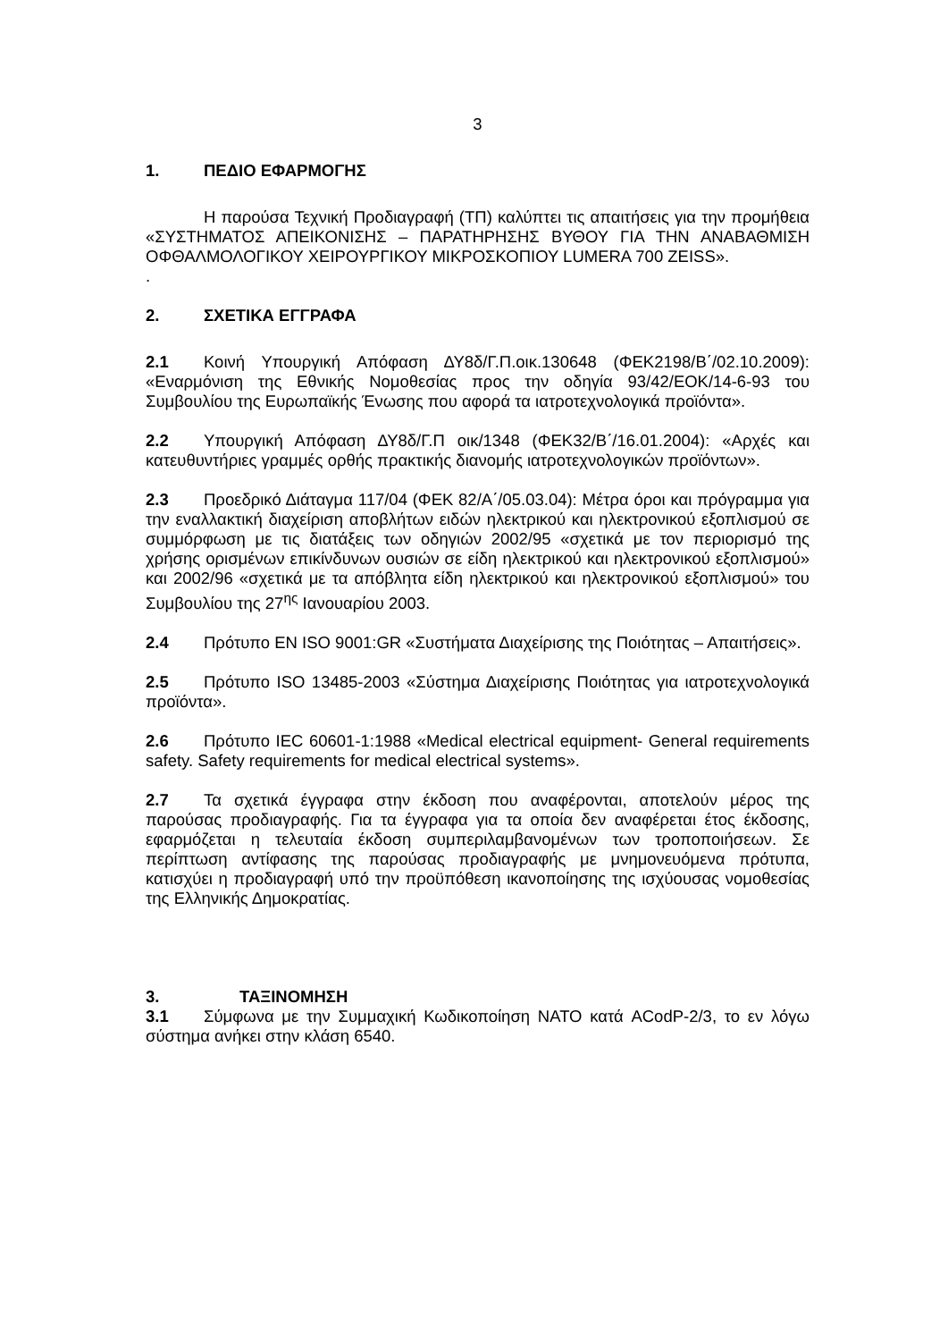3
1. ΠΕΔΙΟ ΕΦΑΡΜΟΓΗΣ
Η παρούσα Τεχνική Προδιαγραφή (ΤΠ) καλύπτει τις απαιτήσεις για την προμήθεια «ΣΥΣΤΗΜΑΤΟΣ ΑΠΕΙΚΟΝΙΣΗΣ – ΠΑΡΑΤΗΡΗΣΗΣ ΒΥΘΟΥ ΓΙΑ ΤΗΝ ΑΝΑΒΑΘΜΙΣΗ ΟΦΘΑΛΜΟΛΟΓΙΚΟΥ ΧΕΙΡΟΥΡΓΙΚΟΥ ΜΙΚΡΟΣΚΟΠΙΟΥ LUMERA 700 ZEISS».
.
2. ΣΧΕΤΙΚΑ ΕΓΓΡΑΦΑ
2.1 Κοινή Υπουργική Απόφαση ΔΥ8δ/Γ.Π.οικ.130648 (ΦΕΚ2198/Β΄/02.10.2009): «Εναρμόνιση της Εθνικής Νομοθεσίας προς την οδηγία 93/42/ΕΟΚ/14-6-93 του Συμβουλίου της Ευρωπαϊκής Ένωσης που αφορά τα ιατροτεχνολογικά προϊόντα».
2.2 Υπουργική Απόφαση ΔΥ8δ/Γ.Π οικ/1348 (ΦΕΚ32/Β΄/16.01.2004): «Αρχές και κατευθυντήριες γραμμές ορθής πρακτικής διανομής ιατροτεχνολογικών προϊόντων».
2.3 Προεδρικό Διάταγμα 117/04 (ΦΕΚ 82/Α΄/05.03.04): Μέτρα όροι και πρόγραμμα για την εναλλακτική διαχείριση αποβλήτων ειδών ηλεκτρικού και ηλεκτρονικού εξοπλισμού σε συμμόρφωση με τις διατάξεις των οδηγιών 2002/95 «σχετικά με τον περιορισμό της χρήσης ορισμένων επικίνδυνων ουσιών σε είδη ηλεκτρικού και ηλεκτρονικού εξοπλισμού» και 2002/96 «σχετικά με τα απόβλητα είδη ηλεκτρικού και ηλεκτρονικού εξοπλισμού» του Συμβουλίου της 27<sup>ης</sup> Ιανουαρίου 2003.
2.4 Πρότυπο EN ISO 9001:GR «Συστήματα Διαχείρισης της Ποιότητας – Απαιτήσεις».
2.5 Πρότυπο ISO 13485-2003 «Σύστημα Διαχείρισης Ποιότητας για ιατροτεχνολογικά προϊόντα».
2.6 Πρότυπο IEC 60601-1:1988 «Medical electrical equipment- General requirements safety. Safety requirements for medical electrical systems».
2.7 Τα σχετικά έγγραφα στην έκδοση που αναφέρονται, αποτελούν μέρος της παρούσας προδιαγραφής. Για τα έγγραφα για τα οποία δεν αναφέρεται έτος έκδοσης, εφαρμόζεται η τελευταία έκδοση συμπεριλαμβανομένων των τροποποιήσεων. Σε περίπτωση αντίφασης της παρούσας προδιαγραφής με μνημονευόμενα πρότυπα, κατισχύει η προδιαγραφή υπό την προϋπόθεση ικανοποίησης της ισχύουσας νομοθεσίας της Ελληνικής Δημοκρατίας.
3. ΤΑΞΙΝΟΜΗΣΗ
3.1 Σύμφωνα με την Συμμαχική Κωδικοποίηση ΝΑΤΟ κατά ACodP-2/3, το εν λόγω σύστημα ανήκει στην κλάση 6540.